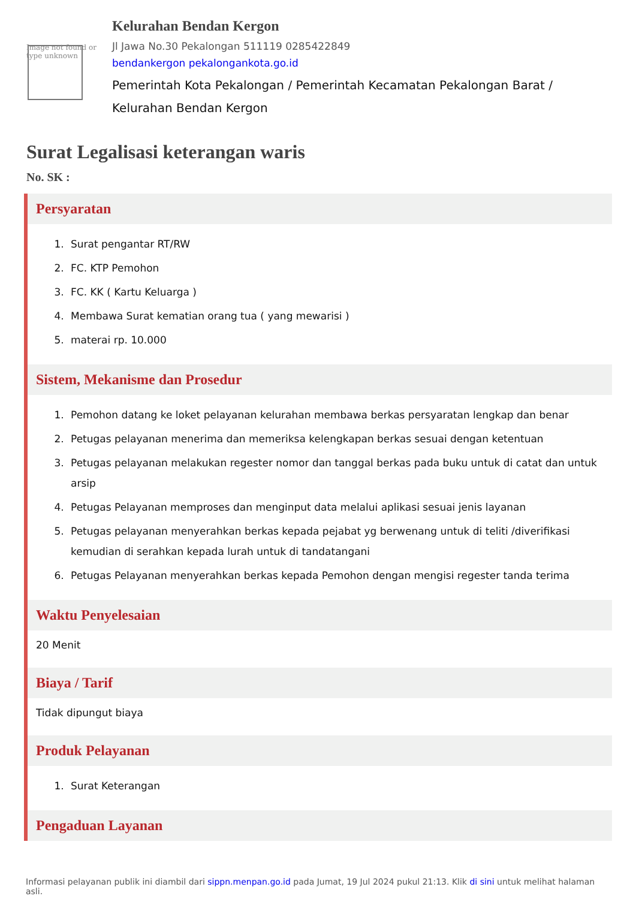Image not found or type unknown
Kelurahan Bendan Kergon
Jl Jawa No.30 Pekalongan 511119 0285422849
bendankergon pekalongankota.go.id
Pemerintah Kota Pekalongan / Pemerintah Kecamatan Pekalongan Barat / Kelurahan Bendan Kergon
Surat Legalisasi keterangan waris
No. SK :
Persyaratan
1. Surat pengantar RT/RW
2. FC. KTP Pemohon
3. FC. KK ( Kartu Keluarga )
4. Membawa Surat kematian orang tua ( yang mewarisi )
5. materai rp. 10.000
Sistem, Mekanisme dan Prosedur
1. Pemohon datang ke loket pelayanan kelurahan membawa berkas persyaratan lengkap dan benar
2. Petugas pelayanan menerima dan memeriksa kelengkapan berkas sesuai dengan ketentuan
3. Petugas pelayanan melakukan regester nomor dan tanggal berkas pada buku untuk di catat dan untuk arsip
4. Petugas Pelayanan memproses dan menginput data melalui aplikasi sesuai jenis layanan
5. Petugas pelayanan menyerahkan berkas kepada pejabat yg berwenang untuk di teliti /diverifikasi kemudian di serahkan kepada lurah untuk di tandatangani
6. Petugas Pelayanan menyerahkan berkas kepada Pemohon dengan mengisi regester tanda terima
Waktu Penyelesaian
20 Menit
Biaya / Tarif
Tidak dipungut biaya
Produk Pelayanan
1. Surat Keterangan
Pengaduan Layanan
Informasi pelayanan publik ini diambil dari sippn.menpan.go.id pada Jumat, 19 Jul 2024 pukul 21:13. Klik di sini untuk melihat halaman asli.